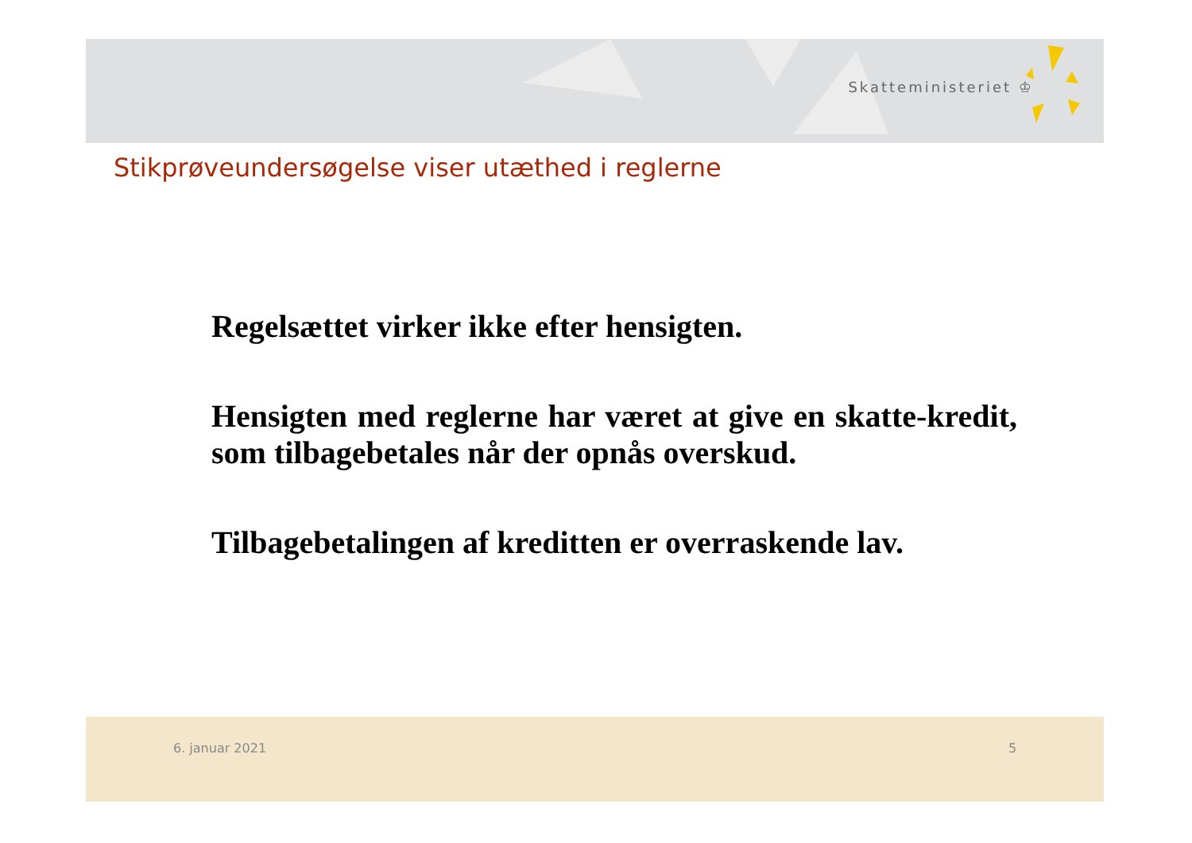Skatteministeriet ♔
Stikprøveundersøgelse viser utæthed i reglerne
Regelsættet virker ikke efter hensigten.
Hensigten med reglerne har været at give en skatte-kredit, som tilbagebetales når der opnås overskud.
Tilbagebetalingen af kreditten er overraskende lav.
6. januar 2021 5